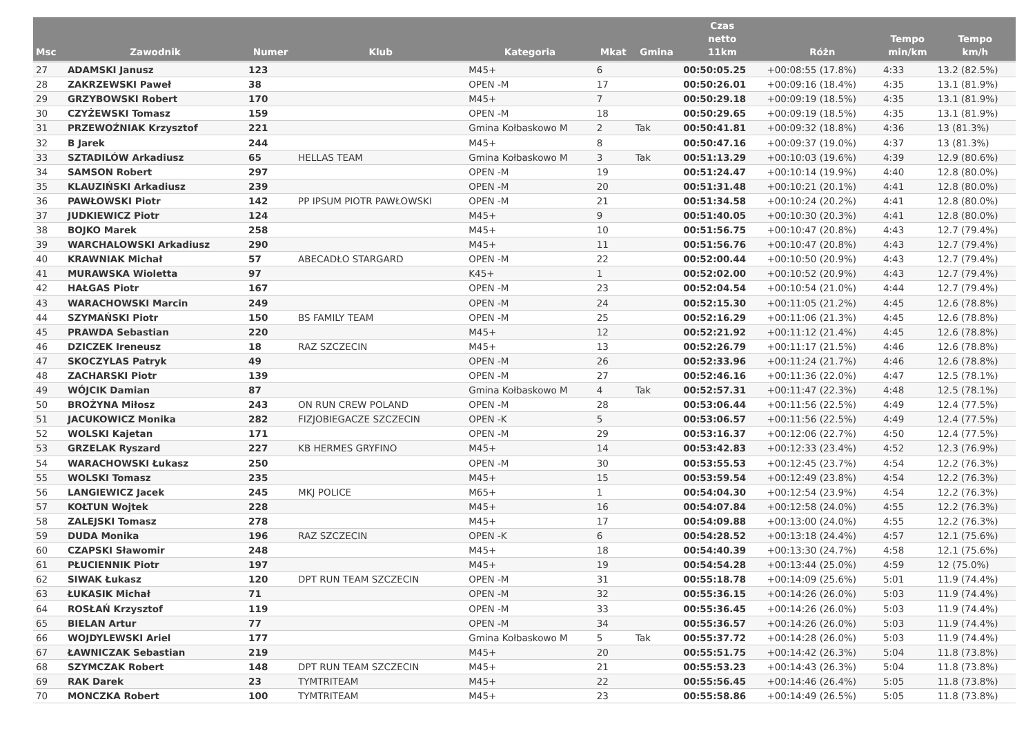| Msc | Zawodnik | Numer | Klub | Kategoria | Mkat | Gmina | Czas netto 11km | Różn | Tempo min/km | Tempo km/h |
| --- | --- | --- | --- | --- | --- | --- | --- | --- | --- | --- |
| 27 | ADAMSKI Janusz | 123 | | M45+ | 6 | | 00:50:05.25 | +00:08:55 (17.8%) | 4:33 | 13.2 (82.5%) |
| 28 | ZAKRZEWSKI Paweł | 38 | | OPEN -M | 17 | | 00:50:26.01 | +00:09:16 (18.4%) | 4:35 | 13.1 (81.9%) |
| 29 | GRZYBOWSKI Robert | 170 | | M45+ | 7 | | 00:50:29.18 | +00:09:19 (18.5%) | 4:35 | 13.1 (81.9%) |
| 30 | CZYŻEWSKI Tomasz | 159 | | OPEN -M | 18 | | 00:50:29.65 | +00:09:19 (18.5%) | 4:35 | 13.1 (81.9%) |
| 31 | PRZEWOŹNIAK Krzysztof | 221 | | Gmina Kołbaskowo M | 2 | Tak | 00:50:41.81 | +00:09:32 (18.8%) | 4:36 | 13 (81.3%) |
| 32 | B Jarek | 244 | | M45+ | 8 | | 00:50:47.16 | +00:09:37 (19.0%) | 4:37 | 13 (81.3%) |
| 33 | SZTADILÓW Arkadiusz | 65 | HELLAS TEAM | Gmina Kołbaskowo M | 3 | Tak | 00:51:13.29 | +00:10:03 (19.6%) | 4:39 | 12.9 (80.6%) |
| 34 | SAMSON Robert | 297 | | OPEN -M | 19 | | 00:51:24.47 | +00:10:14 (19.9%) | 4:40 | 12.8 (80.0%) |
| 35 | KLAUZIŃSKI Arkadiusz | 239 | | OPEN -M | 20 | | 00:51:31.48 | +00:10:21 (20.1%) | 4:41 | 12.8 (80.0%) |
| 36 | PAWŁOWSKI Piotr | 142 | PP IPSUM PIOTR PAWŁOWSKI | OPEN -M | 21 | | 00:51:34.58 | +00:10:24 (20.2%) | 4:41 | 12.8 (80.0%) |
| 37 | JUDKIEWICZ Piotr | 124 | | M45+ | 9 | | 00:51:40.05 | +00:10:30 (20.3%) | 4:41 | 12.8 (80.0%) |
| 38 | BOJKO Marek | 258 | | M45+ | 10 | | 00:51:56.75 | +00:10:47 (20.8%) | 4:43 | 12.7 (79.4%) |
| 39 | WARCHALOWSKI Arkadiusz | 290 | | M45+ | 11 | | 00:51:56.76 | +00:10:47 (20.8%) | 4:43 | 12.7 (79.4%) |
| 40 | KRAWNIAK Michał | 57 | ABECADŁO STARGARD | OPEN -M | 22 | | 00:52:00.44 | +00:10:50 (20.9%) | 4:43 | 12.7 (79.4%) |
| 41 | MURAWSKA Wioletta | 97 | | K45+ | 1 | | 00:52:02.00 | +00:10:52 (20.9%) | 4:43 | 12.7 (79.4%) |
| 42 | HAŁGAS Piotr | 167 | | OPEN -M | 23 | | 00:52:04.54 | +00:10:54 (21.0%) | 4:44 | 12.7 (79.4%) |
| 43 | WARACHOWSKI Marcin | 249 | | OPEN -M | 24 | | 00:52:15.30 | +00:11:05 (21.2%) | 4:45 | 12.6 (78.8%) |
| 44 | SZYMAŃSKI Piotr | 150 | BS FAMILY TEAM | OPEN -M | 25 | | 00:52:16.29 | +00:11:06 (21.3%) | 4:45 | 12.6 (78.8%) |
| 45 | PRAWDA Sebastian | 220 | | M45+ | 12 | | 00:52:21.92 | +00:11:12 (21.4%) | 4:45 | 12.6 (78.8%) |
| 46 | DZICZEK Ireneusz | 18 | RAZ SZCZECIN | M45+ | 13 | | 00:52:26.79 | +00:11:17 (21.5%) | 4:46 | 12.6 (78.8%) |
| 47 | SKOCZYLAS Patryk | 49 | | OPEN -M | 26 | | 00:52:33.96 | +00:11:24 (21.7%) | 4:46 | 12.6 (78.8%) |
| 48 | ZACHARSKI Piotr | 139 | | OPEN -M | 27 | | 00:52:46.16 | +00:11:36 (22.0%) | 4:47 | 12.5 (78.1%) |
| 49 | WÓJCIK Damian | 87 | | Gmina Kołbaskowo M | 4 | Tak | 00:52:57.31 | +00:11:47 (22.3%) | 4:48 | 12.5 (78.1%) |
| 50 | BROŻYNA Miłosz | 243 | ON RUN CREW POLAND | OPEN -M | 28 | | 00:53:06.44 | +00:11:56 (22.5%) | 4:49 | 12.4 (77.5%) |
| 51 | JACUKOWICZ Monika | 282 | FIZJOBIEGACZE SZCZECIN | OPEN -K | 5 | | 00:53:06.57 | +00:11:56 (22.5%) | 4:49 | 12.4 (77.5%) |
| 52 | WOLSKI Kajetan | 171 | | OPEN -M | 29 | | 00:53:16.37 | +00:12:06 (22.7%) | 4:50 | 12.4 (77.5%) |
| 53 | GRZELAK Ryszard | 227 | KB HERMES GRYFINO | M45+ | 14 | | 00:53:42.83 | +00:12:33 (23.4%) | 4:52 | 12.3 (76.9%) |
| 54 | WARACHOWSKI Łukasz | 250 | | OPEN -M | 30 | | 00:53:55.53 | +00:12:45 (23.7%) | 4:54 | 12.2 (76.3%) |
| 55 | WOLSKI Tomasz | 235 | | M45+ | 15 | | 00:53:59.54 | +00:12:49 (23.8%) | 4:54 | 12.2 (76.3%) |
| 56 | LANGIEWICZ Jacek | 245 | MKJ POLICE | M65+ | 1 | | 00:54:04.30 | +00:12:54 (23.9%) | 4:54 | 12.2 (76.3%) |
| 57 | KOŁTUN Wojtek | 228 | | M45+ | 16 | | 00:54:07.84 | +00:12:58 (24.0%) | 4:55 | 12.2 (76.3%) |
| 58 | ZALEJSKI Tomasz | 278 | | M45+ | 17 | | 00:54:09.88 | +00:13:00 (24.0%) | 4:55 | 12.2 (76.3%) |
| 59 | DUDA Monika | 196 | RAZ SZCZECIN | OPEN -K | 6 | | 00:54:28.52 | +00:13:18 (24.4%) | 4:57 | 12.1 (75.6%) |
| 60 | CZAPSKI Sławomir | 248 | | M45+ | 18 | | 00:54:40.39 | +00:13:30 (24.7%) | 4:58 | 12.1 (75.6%) |
| 61 | PŁUCIENNIK Piotr | 197 | | M45+ | 19 | | 00:54:54.28 | +00:13:44 (25.0%) | 4:59 | 12 (75.0%) |
| 62 | SIWAK Łukasz | 120 | DPT RUN TEAM SZCZECIN | OPEN -M | 31 | | 00:55:18.78 | +00:14:09 (25.6%) | 5:01 | 11.9 (74.4%) |
| 63 | ŁUKASIK Michał | 71 | | OPEN -M | 32 | | 00:55:36.15 | +00:14:26 (26.0%) | 5:03 | 11.9 (74.4%) |
| 64 | ROSŁAŃ Krzysztof | 119 | | OPEN -M | 33 | | 00:55:36.45 | +00:14:26 (26.0%) | 5:03 | 11.9 (74.4%) |
| 65 | BIELAN Artur | 77 | | OPEN -M | 34 | | 00:55:36.57 | +00:14:26 (26.0%) | 5:03 | 11.9 (74.4%) |
| 66 | WOJDYLEWSKI Ariel | 177 | | Gmina Kołbaskowo M | 5 | Tak | 00:55:37.72 | +00:14:28 (26.0%) | 5:03 | 11.9 (74.4%) |
| 67 | ŁAWNICZAK Sebastian | 219 | | M45+ | 20 | | 00:55:51.75 | +00:14:42 (26.3%) | 5:04 | 11.8 (73.8%) |
| 68 | SZYMCZAK Robert | 148 | DPT RUN TEAM SZCZECIN | M45+ | 21 | | 00:55:53.23 | +00:14:43 (26.3%) | 5:04 | 11.8 (73.8%) |
| 69 | RAK Darek | 23 | TYMTRITEAM | M45+ | 22 | | 00:55:56.45 | +00:14:46 (26.4%) | 5:05 | 11.8 (73.8%) |
| 70 | MONCZKA Robert | 100 | TYMTRITEAM | M45+ | 23 | | 00:55:58.86 | +00:14:49 (26.5%) | 5:05 | 11.8 (73.8%) |